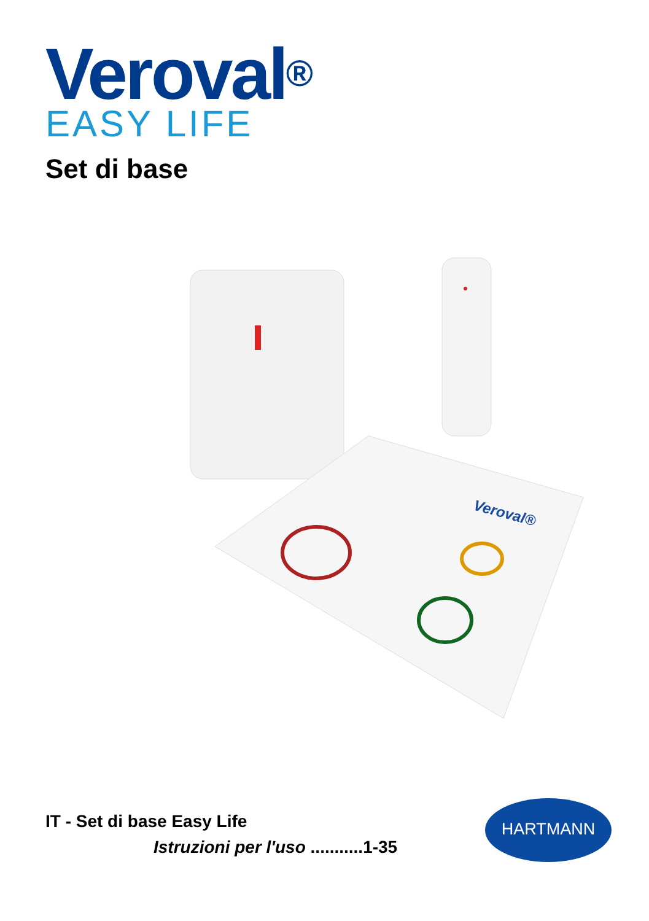Veroval<sup>®</sup>
EASY LIFE
Set di base
Veroval®
IT - Set di base Easy Life
Istruzioni per l'uso ...........1-35
HARTMANN